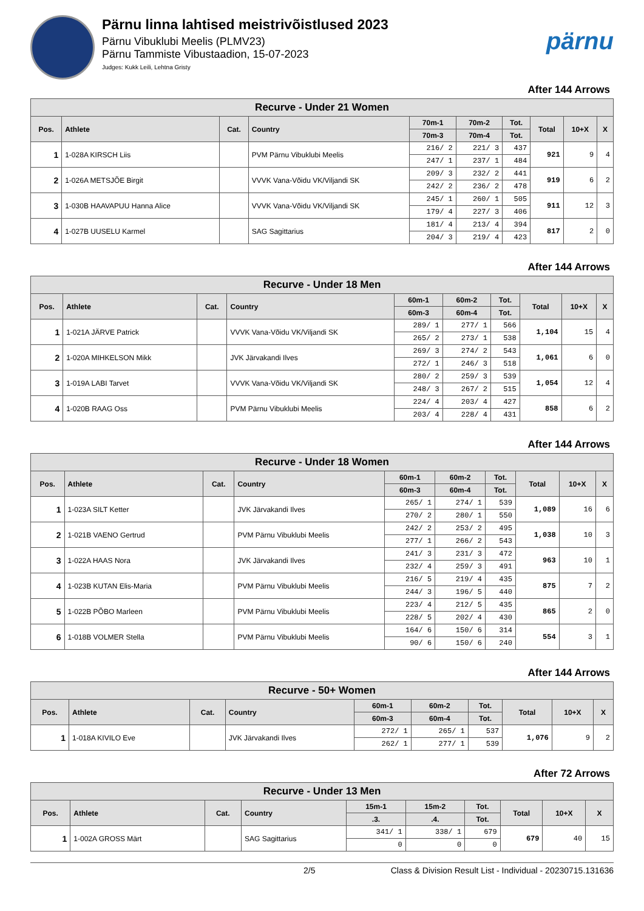Pärnu linna lahtised meistrivõistlused 2023
Pärnu Vibuklubi Meelis (PLMV23)
Pärnu Tammiste Vibustaadion, 15-07-2023
Judges: Kukk Leili, Lehtna Gristy
pärnu
After 144 Arrows
| Recurve - Under 21 Women | | | | | | | | | |
| --- | --- | --- | --- | --- | --- | --- | --- | --- | --- |
| Pos. | Athlete | Cat. | Country | 70m-1 | 70m-2 | Tot. | Total | 10+X | X |
| | | | | 70m-3 | 70m-4 | Tot. | | | |
| 1 | 1-028A KIRSCH Liis | | PVM Pärnu Vibuklubi Meelis | 216/ 2 | 221/ 3 | 437 | 921 | 9 | 4 |
| | | | | 247/ 1 | 237/ 1 | 484 | | | |
| 2 | 1-026A METSJÕE Birgit | | VVVK Vana-Võidu VK/Viljandi SK | 209/ 3 | 232/ 2 | 441 | 919 | 6 | 2 |
| | | | | 242/ 2 | 236/ 2 | 478 | | | |
| 3 | 1-030B HAAVAPUU Hanna Alice | | VVVK Vana-Võidu VK/Viljandi SK | 245/ 1 | 260/ 1 | 505 | 911 | 12 | 3 |
| | | | | 179/ 4 | 227/ 3 | 406 | | | |
| 4 | 1-027B UUSELU Karmel | | SAG Sagittarius | 181/ 4 | 213/ 4 | 394 | 817 | 2 | 0 |
| | | | | 204/ 3 | 219/ 4 | 423 | | | |
After 144 Arrows
| Recurve - Under 18 Men | | | | | | | | | |
| --- | --- | --- | --- | --- | --- | --- | --- | --- | --- |
| Pos. | Athlete | Cat. | Country | 60m-1 | 60m-2 | Tot. | Total | 10+X | X |
| | | | | 60m-3 | 60m-4 | Tot. | | | |
| 1 | 1-021A JÄRVE Patrick | | VVVK Vana-Võidu VK/Viljandi SK | 289/ 1 | 277/ 1 | 566 | 1,104 | 15 | 4 |
| | | | | 265/ 2 | 273/ 1 | 538 | | | |
| 2 | 1-020A MIHKELSON Mikk | | JVK Järvakandi Ilves | 269/ 3 | 274/ 2 | 543 | 1,061 | 6 | 0 |
| | | | | 272/ 1 | 246/ 3 | 518 | | | |
| 3 | 1-019A LABI Tarvet | | VVVK Vana-Võidu VK/Viljandi SK | 280/ 2 | 259/ 3 | 539 | 1,054 | 12 | 4 |
| | | | | 248/ 3 | 267/ 2 | 515 | | | |
| 4 | 1-020B RAAG Oss | | PVM Pärnu Vibuklubi Meelis | 224/ 4 | 203/ 4 | 427 | 858 | 6 | 2 |
| | | | | 203/ 4 | 228/ 4 | 431 | | | |
After 144 Arrows
| Recurve - Under 18 Women | | | | | | | | | |
| --- | --- | --- | --- | --- | --- | --- | --- | --- | --- |
| Pos. | Athlete | Cat. | Country | 60m-1 | 60m-2 | Tot. | Total | 10+X | X |
| | | | | 60m-3 | 60m-4 | Tot. | | | |
| 1 | 1-023A SILT Ketter | | JVK Järvakandi Ilves | 265/ 1 | 274/ 1 | 539 | 1,089 | 16 | 6 |
| | | | | 270/ 2 | 280/ 1 | 550 | | | |
| 2 | 1-021B VAENO Gertrud | | PVM Pärnu Vibuklubi Meelis | 242/ 2 | 253/ 2 | 495 | 1,038 | 10 | 3 |
| | | | | 277/ 1 | 266/ 2 | 543 | | | |
| 3 | 1-022A HAAS Nora | | JVK Järvakandi Ilves | 241/ 3 | 231/ 3 | 472 | 963 | 10 | 1 |
| | | | | 232/ 4 | 259/ 3 | 491 | | | |
| 4 | 1-023B KUTAN Elis-Maria | | PVM Pärnu Vibuklubi Meelis | 216/ 5 | 219/ 4 | 435 | 875 | 7 | 2 |
| | | | | 244/ 3 | 196/ 5 | 440 | | | |
| 5 | 1-022B PÕBO Marleen | | PVM Pärnu Vibuklubi Meelis | 223/ 4 | 212/ 5 | 435 | 865 | 2 | 0 |
| | | | | 228/ 5 | 202/ 4 | 430 | | | |
| 6 | 1-018B VOLMER Stella | | PVM Pärnu Vibuklubi Meelis | 164/ 6 | 150/ 6 | 314 | 554 | 3 | 1 |
| | | | | 90/ 6 | 150/ 6 | 240 | | | |
After 144 Arrows
| Recurve - 50+ Women | | | | | | | | | |
| --- | --- | --- | --- | --- | --- | --- | --- | --- | --- |
| Pos. | Athlete | Cat. | Country | 60m-1 | 60m-2 | Tot. | Total | 10+X | X |
| | | | | 60m-3 | 60m-4 | Tot. | | | |
| 1 | 1-018A KIVILO Eve | | JVK Järvakandi Ilves | 272/ 1 | 265/ 1 | 537 | 1,076 | 9 | 2 |
| | | | | 262/ 1 | 277/ 1 | 539 | | | |
After 72 Arrows
| Recurve - Under 13 Men | | | | | | | | | |
| --- | --- | --- | --- | --- | --- | --- | --- | --- | --- |
| Pos. | Athlete | Cat. | Country | 15m-1 | 15m-2 | Tot. | Total | 10+X | X |
| | | | | .3. | .4. | Tot. | | | |
| 1 | 1-002A GROSS Märt | | SAG Sagittarius | 341/ 1 | 338/ 1 | 679 | 679 | 40 | 15 |
| | | | | 0 | 0 | 0 | | | |
2/5 Class & Division Result List - Individual - 20230715.131636